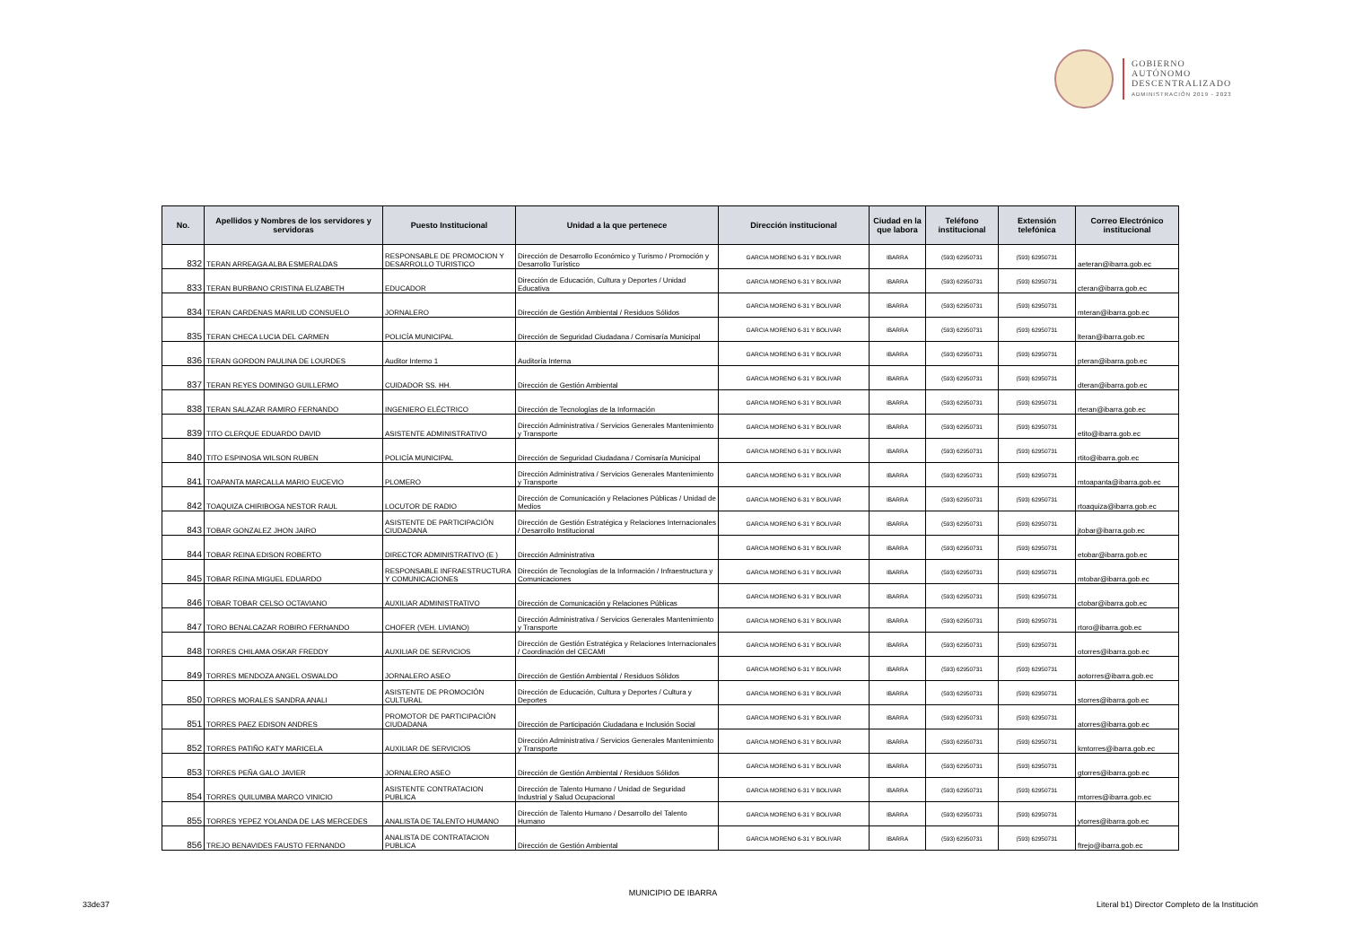GOBIERNO
AUTÓNOMO
DESCENTRALIZADO
ADMINISTRACIÓN 2019 - 2023
| No. | Apellidos y Nombres de los servidores y servidoras | Puesto Institucional | Unidad a la que pertenece | Dirección institucional | Ciudad en la que labora | Teléfono institucional | Extensión telefónica | Correo Electrónico institucional |
| --- | --- | --- | --- | --- | --- | --- | --- | --- |
| 832 | TERAN ARREAGA ALBA ESMERALDAS | RESPONSABLE DE PROMOCION Y DESARROLLO TURISTICO | Dirección de Desarrollo Económico y Turismo / Promoción y Desarrollo Turístico | GARCIA MORENO 6-31 Y BOLIVAR | IBARRA | (593) 62950731 | (593) 62950731 | aeteran@ibarra.gob.ec |
| 833 | TERAN BURBANO CRISTINA ELIZABETH | EDUCADOR | Dirección de Educación, Cultura y Deportes / Unidad Educativa | GARCIA MORENO 6-31 Y BOLIVAR | IBARRA | (593) 62950731 | (593) 62950731 | cteran@ibarra.gob.ec |
| 834 | TERAN CARDENAS MARILUD CONSUELO | JORNALERO | Dirección de Gestión Ambiental / Residuos Sólidos | GARCIA MORENO 6-31 Y BOLIVAR | IBARRA | (593) 62950731 | (593) 62950731 | mteran@ibarra.gob.ec |
| 835 | TERAN CHECA LUCIA DEL CARMEN | POLICÍA MUNICIPAL | Dirección de Seguridad Ciudadana / Comisaría Municipal | GARCIA MORENO 6-31 Y BOLIVAR | IBARRA | (593) 62950731 | (593) 62950731 | lteran@ibarra.gob.ec |
| 836 | TERAN GORDON PAULINA DE LOURDES | Auditor Interno 1 | Auditoría Interna | GARCIA MORENO 6-31 Y BOLIVAR | IBARRA | (593) 62950731 | (593) 62950731 | pteran@ibarra.gob.ec |
| 837 | TERAN REYES DOMINGO GUILLERMO | CUIDADOR SS. HH. | Dirección de Gestión Ambiental | GARCIA MORENO 6-31 Y BOLIVAR | IBARRA | (593) 62950731 | (593) 62950731 | dteran@ibarra.gob.ec |
| 838 | TERAN SALAZAR RAMIRO FERNANDO | INGENIERO ELÉCTRICO | Dirección de Tecnologías de la Información | GARCIA MORENO 6-31 Y BOLIVAR | IBARRA | (593) 62950731 | (593) 62950731 | rteran@ibarra.gob.ec |
| 839 | TITO CLERQUE EDUARDO DAVID | ASISTENTE ADMINISTRATIVO | Dirección Administrativa / Servicios Generales Mantenimiento y Transporte | GARCIA MORENO 6-31 Y BOLIVAR | IBARRA | (593) 62950731 | (593) 62950731 | etito@ibarra.gob.ec |
| 840 | TITO ESPINOSA WILSON RUBEN | POLICÍA MUNICIPAL | Dirección de Seguridad Ciudadana / Comisaría Municipal | GARCIA MORENO 6-31 Y BOLIVAR | IBARRA | (593) 62950731 | (593) 62950731 | rtito@ibarra.gob.ec |
| 841 | TOAPANTA MARCALLA MARIO EUCEVIO | PLOMERO | Dirección Administrativa / Servicios Generales Mantenimiento y Transporte | GARCIA MORENO 6-31 Y BOLIVAR | IBARRA | (593) 62950731 | (593) 62950731 | mtoapanta@ibarra.gob.ec |
| 842 | TOAQUIZA CHIRIBOGA NESTOR RAUL | LOCUTOR DE RADIO | Dirección de Comunicación y Relaciones Públicas / Unidad de Medios | GARCIA MORENO 6-31 Y BOLIVAR | IBARRA | (593) 62950731 | (593) 62950731 | rtoaquiza@ibarra.gob.ec |
| 843 | TOBAR GONZALEZ JHON JAIRO | ASISTENTE DE PARTICIPACIÓN CIUDADANA | Dirección de Gestión Estratégica y Relaciones Internacionales / Desarrollo Institucional | GARCIA MORENO 6-31 Y BOLIVAR | IBARRA | (593) 62950731 | (593) 62950731 | jtobar@ibarra.gob.ec |
| 844 | TOBAR REINA EDISON ROBERTO | DIRECTOR ADMINISTRATIVO (E ) | Dirección Administrativa | GARCIA MORENO 6-31 Y BOLIVAR | IBARRA | (593) 62950731 | (593) 62950731 | etobar@ibarra.gob.ec |
| 845 | TOBAR REINA MIGUEL EDUARDO | RESPONSABLE INFRAESTRUCTURA Y COMUNICACIONES | Dirección de Tecnologías de la Información / Infraestructura y Comunicaciones | GARCIA MORENO 6-31 Y BOLIVAR | IBARRA | (593) 62950731 | (593) 62950731 | mtobar@ibarra.gob.ec |
| 846 | TOBAR TOBAR CELSO OCTAVIANO | AUXILIAR ADMINISTRATIVO | Dirección de Comunicación y Relaciones Públicas | GARCIA MORENO 6-31 Y BOLIVAR | IBARRA | (593) 62950731 | (593) 62950731 | ctobar@ibarra.gob.ec |
| 847 | TORO BENALCAZAR ROBIRO FERNANDO | CHOFER (VEH. LIVIANO) | Dirección Administrativa / Servicios Generales Mantenimiento y Transporte | GARCIA MORENO 6-31 Y BOLIVAR | IBARRA | (593) 62950731 | (593) 62950731 | rtoro@ibarra.gob.ec |
| 848 | TORRES CHILAMA OSKAR FREDDY | AUXILIAR DE SERVICIOS | Dirección de Gestión Estratégica y Relaciones Internacionales / Coordinación del CECAMI | GARCIA MORENO 6-31 Y BOLIVAR | IBARRA | (593) 62950731 | (593) 62950731 | otorres@ibarra.gob.ec |
| 849 | TORRES MENDOZA ANGEL OSWALDO | JORNALERO ASEO | Dirección de Gestión Ambiental / Residuos Sólidos | GARCIA MORENO 6-31 Y BOLIVAR | IBARRA | (593) 62950731 | (593) 62950731 | aotorres@ibarra.gob.ec |
| 850 | TORRES MORALES SANDRA ANALI | ASISTENTE DE PROMOCIÓN CULTURAL | Dirección de Educación, Cultura y Deportes / Cultura y Deportes | GARCIA MORENO 6-31 Y BOLIVAR | IBARRA | (593) 62950731 | (593) 62950731 | storres@ibarra.gob.ec |
| 851 | TORRES PAEZ EDISON ANDRES | PROMOTOR DE PARTICIPACIÓN CIUDADANA | Dirección de Participación Ciudadana e Inclusión Social | GARCIA MORENO 6-31 Y BOLIVAR | IBARRA | (593) 62950731 | (593) 62950731 | atorres@ibarra.gob.ec |
| 852 | TORRES PATIÑO KATY MARICELA | AUXILIAR DE SERVICIOS | Dirección Administrativa / Servicios Generales Mantenimiento y Transporte | GARCIA MORENO 6-31 Y BOLIVAR | IBARRA | (593) 62950731 | (593) 62950731 | kmtorres@ibarra.gob.ec |
| 853 | TORRES PEÑA GALO JAVIER | JORNALERO ASEO | Dirección de Gestión Ambiental / Residuos Sólidos | GARCIA MORENO 6-31 Y BOLIVAR | IBARRA | (593) 62950731 | (593) 62950731 | gtorres@ibarra.gob.ec |
| 854 | TORRES QUILUMBA MARCO VINICIO | ASISTENTE CONTRATACION PUBLICA | Dirección de Talento Humano / Unidad de Seguridad Industrial y Salud Ocupacional | GARCIA MORENO 6-31 Y BOLIVAR | IBARRA | (593) 62950731 | (593) 62950731 | mtorres@ibarra.gob.ec |
| 855 | TORRES YEPEZ YOLANDA DE LAS MERCEDES | ANALISTA DE TALENTO HUMANO | Dirección de Talento Humano / Desarrollo del Talento Humano | GARCIA MORENO 6-31 Y BOLIVAR | IBARRA | (593) 62950731 | (593) 62950731 | ytorres@ibarra.gob.ec |
| 856 | TREJO BENAVIDES FAUSTO FERNANDO | ANALISTA DE CONTRATACION PUBLICA | Dirección de Gestión Ambiental | GARCIA MORENO 6-31 Y BOLIVAR | IBARRA | (593) 62950731 | (593) 62950731 | ftrejo@ibarra.gob.ec |
MUNICIPIO DE IBARRA
33de37
Literal b1) Director Completo de la Institución